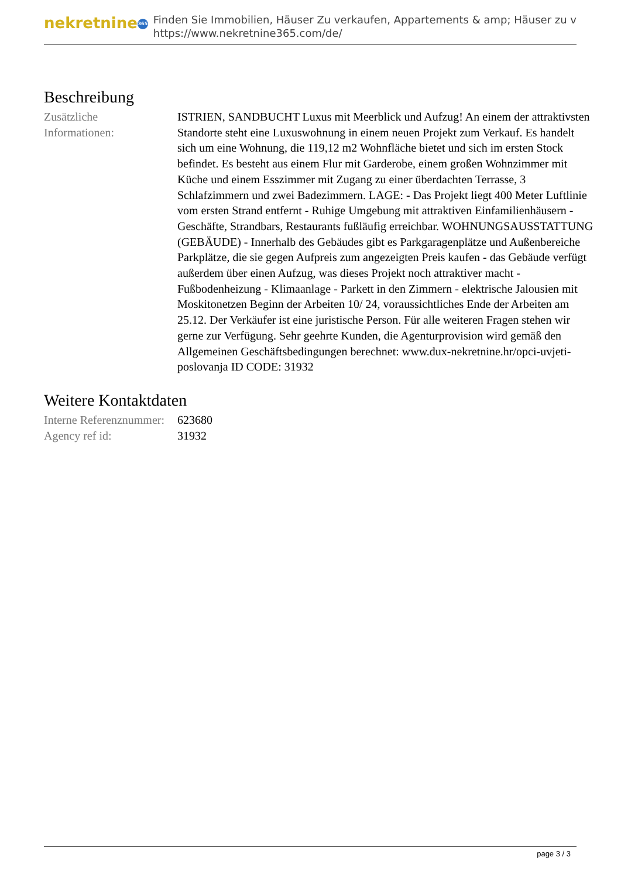nekretnine 365
Finden Sie Immobilien, Häuser Zu verkaufen, Appartements & amp; Häuser zu v
https://www.nekretnine365.com/de/
Beschreibung
| Zusätzliche Informationen: | ISTRIEN, SANDBUCHT Luxus mit Meerblick und Aufzug! An einem der attraktivsten Standorte steht eine Luxuswohnung in einem neuen Projekt zum Verkauf. Es handelt sich um eine Wohnung, die 119,12 m2 Wohnfläche bietet und sich im ersten Stock befindet. Es besteht aus einem Flur mit Garderobe, einem großen Wohnzimmer mit Küche und einem Esszimmer mit Zugang zu einer überdachten Terrasse, 3 Schlafzimmern und zwei Badezimmern. LAGE: - Das Projekt liegt 400 Meter Luftlinie vom ersten Strand entfernt - Ruhige Umgebung mit attraktiven Einfamilienhäusern - Geschäfte, Strandbars, Restaurants fußläufig erreichbar. WOHNUNGSAUSSTATTUNG (GEBÄUDE) - Innerhalb des Gebäudes gibt es Parkgaragenplätze und Außenbereiche Parkplätze, die sie gegen Aufpreis zum angezeigten Preis kaufen - das Gebäude verfügt außerdem über einen Aufzug, was dieses Projekt noch attraktiver macht - Fußbodenheizung - Klimaanlage - Parkett in den Zimmern - elektrische Jalousien mit Moskitonetzen Beginn der Arbeiten 10/ 24, voraussichtliches Ende der Arbeiten am 25.12. Der Verkäufer ist eine juristische Person. Für alle weiteren Fragen stehen wir gerne zur Verfügung. Sehr geehrte Kunden, die Agenturprovision wird gemäß den Allgemeinen Geschäftsbedingungen berechnet: www.dux-nekretnine.hr/opci-uvjeti-poslovanja ID CODE: 31932 |
Weitere Kontaktdaten
| Interne Referenznummer: | 623680 |
| Agency ref id: | 31932 |
page 3 / 3